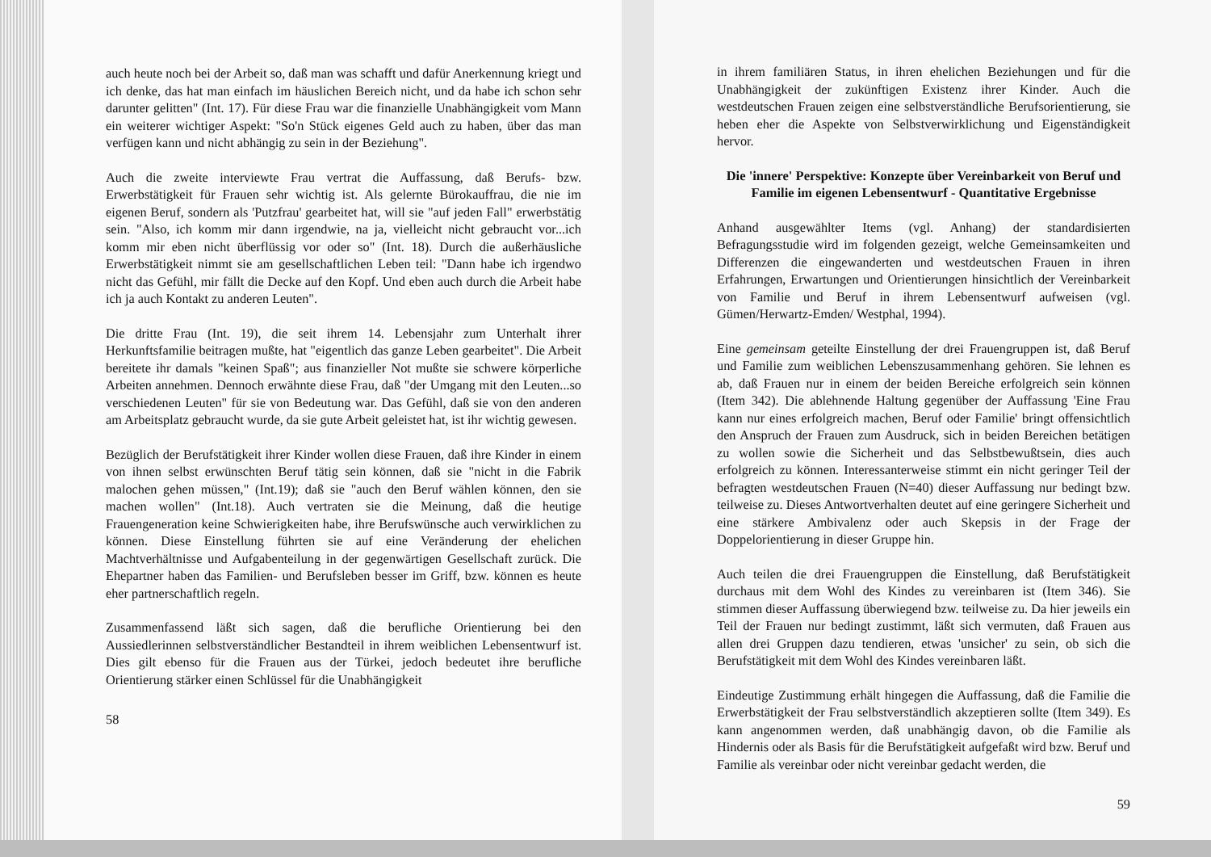auch heute noch bei der Arbeit so, daß man was schafft und dafür Anerkennung kriegt und ich denke, das hat man einfach im häuslichen Bereich nicht, und da habe ich schon sehr darunter gelitten" (Int. 17). Für diese Frau war die finanzielle Unabhängigkeit vom Mann ein weiterer wichtiger Aspekt: "So'n Stück eigenes Geld auch zu haben, über das man verfügen kann und nicht abhängig zu sein in der Beziehung".
Auch die zweite interviewte Frau vertrat die Auffassung, daß Berufs- bzw. Erwerbstätigkeit für Frauen sehr wichtig ist. Als gelernte Bürokauffrau, die nie im eigenen Beruf, sondern als 'Putzfrau' gearbeitet hat, will sie "auf jeden Fall" erwerbstätig sein. "Also, ich komm mir dann irgendwie, na ja, vielleicht nicht gebraucht vor...ich komm mir eben nicht überflüssig vor oder so" (Int. 18). Durch die außerhäusliche Erwerbstätigkeit nimmt sie am gesellschaftlichen Leben teil: "Dann habe ich irgendwo nicht das Gefühl, mir fällt die Decke auf den Kopf. Und eben auch durch die Arbeit habe ich ja auch Kontakt zu anderen Leuten".
Die dritte Frau (Int. 19), die seit ihrem 14. Lebensjahr zum Unterhalt ihrer Herkunftsfamilie beitragen mußte, hat "eigentlich das ganze Leben gearbeitet". Die Arbeit bereitete ihr damals "keinen Spaß"; aus finanzieller Not mußte sie schwere körperliche Arbeiten annehmen. Dennoch erwähnte diese Frau, daß "der Umgang mit den Leuten...so verschiedenen Leuten" für sie von Bedeutung war. Das Gefühl, daß sie von den anderen am Arbeitsplatz gebraucht wurde, da sie gute Arbeit geleistet hat, ist ihr wichtig gewesen.
Bezüglich der Berufstätigkeit ihrer Kinder wollen diese Frauen, daß ihre Kinder in einem von ihnen selbst erwünschten Beruf tätig sein können, daß sie "nicht in die Fabrik malochen gehen müssen," (Int.19); daß sie "auch den Beruf wählen können, den sie machen wollen" (Int.18). Auch vertraten sie die Meinung, daß die heutige Frauengeneration keine Schwierigkeiten habe, ihre Berufswünsche auch verwirklichen zu können. Diese Einstellung führten sie auf eine Veränderung der ehelichen Machtverhältnisse und Aufgabenteilung in der gegenwärtigen Gesellschaft zurück. Die Ehepartner haben das Familien- und Berufsleben besser im Griff, bzw. können es heute eher partnerschaftlich regeln.
Zusammenfassend läßt sich sagen, daß die berufliche Orientierung bei den Aussiedlerinnen selbstverständlicher Bestandteil in ihrem weiblichen Lebensentwurf ist. Dies gilt ebenso für die Frauen aus der Türkei, jedoch bedeutet ihre berufliche Orientierung stärker einen Schlüssel für die Unabhängigkeit
58
in ihrem familiären Status, in ihren ehelichen Beziehungen und für die Unabhängigkeit der zukünftigen Existenz ihrer Kinder. Auch die westdeutschen Frauen zeigen eine selbstverständliche Berufsorientierung, sie heben eher die Aspekte von Selbstverwirklichung und Eigenständigkeit hervor.
Die 'innere' Perspektive: Konzepte über Vereinbarkeit von Beruf und Familie im eigenen Lebensentwurf - Quantitative Ergebnisse
Anhand ausgewählter Items (vgl. Anhang) der standardisierten Befragungsstudie wird im folgenden gezeigt, welche Gemeinsamkeiten und Differenzen die eingewanderten und westdeutschen Frauen in ihren Erfahrungen, Erwartungen und Orientierungen hinsichtlich der Vereinbarkeit von Familie und Beruf in ihrem Lebensentwurf aufweisen (vgl. Gümen/Herwartz-Emden/ Westphal, 1994).
Eine gemeinsam geteilte Einstellung der drei Frauengruppen ist, daß Beruf und Familie zum weiblichen Lebenszusammenhang gehören. Sie lehnen es ab, daß Frauen nur in einem der beiden Bereiche erfolgreich sein können (Item 342). Die ablehnende Haltung gegenüber der Auffassung 'Eine Frau kann nur eines erfolgreich machen, Beruf oder Familie' bringt offensichtlich den Anspruch der Frauen zum Ausdruck, sich in beiden Bereichen betätigen zu wollen sowie die Sicherheit und das Selbstbewußtsein, dies auch erfolgreich zu können. Interessanterweise stimmt ein nicht geringer Teil der befragten westdeutschen Frauen (N=40) dieser Auffassung nur bedingt bzw. teilweise zu. Dieses Antwortverhalten deutet auf eine geringere Sicherheit und eine stärkere Ambivalenz oder auch Skepsis in der Frage der Doppelorientierung in dieser Gruppe hin.
Auch teilen die drei Frauengruppen die Einstellung, daß Berufstätigkeit durchaus mit dem Wohl des Kindes zu vereinbaren ist (Item 346). Sie stimmen dieser Auffassung überwiegend bzw. teilweise zu. Da hier jeweils ein Teil der Frauen nur bedingt zustimmt, läßt sich vermuten, daß Frauen aus allen drei Gruppen dazu tendieren, etwas 'unsicher' zu sein, ob sich die Berufstätigkeit mit dem Wohl des Kindes vereinbaren läßt.
Eindeutige Zustimmung erhält hingegen die Auffassung, daß die Familie die Erwerbstätigkeit der Frau selbstverständlich akzeptieren sollte (Item 349). Es kann angenommen werden, daß unabhängig davon, ob die Familie als Hindernis oder als Basis für die Berufstätigkeit aufgefaßt wird bzw. Beruf und Familie als vereinbar oder nicht vereinbar gedacht werden, die
59